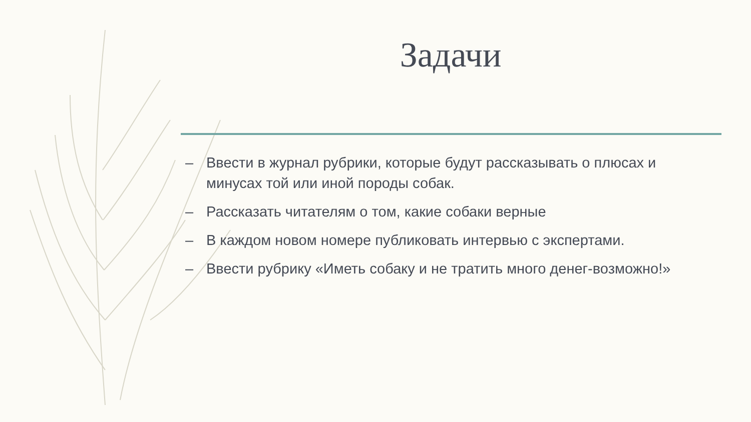Задачи
– Ввести в журнал рубрики, которые будут рассказывать о плюсах и минусах той или иной породы собак.
– Рассказать читателям о том, какие собаки верные
– В каждом новом номере публиковать интервью с экспертами.
– Ввести рубрику «Иметь собаку и не тратить много денег-возможно!»